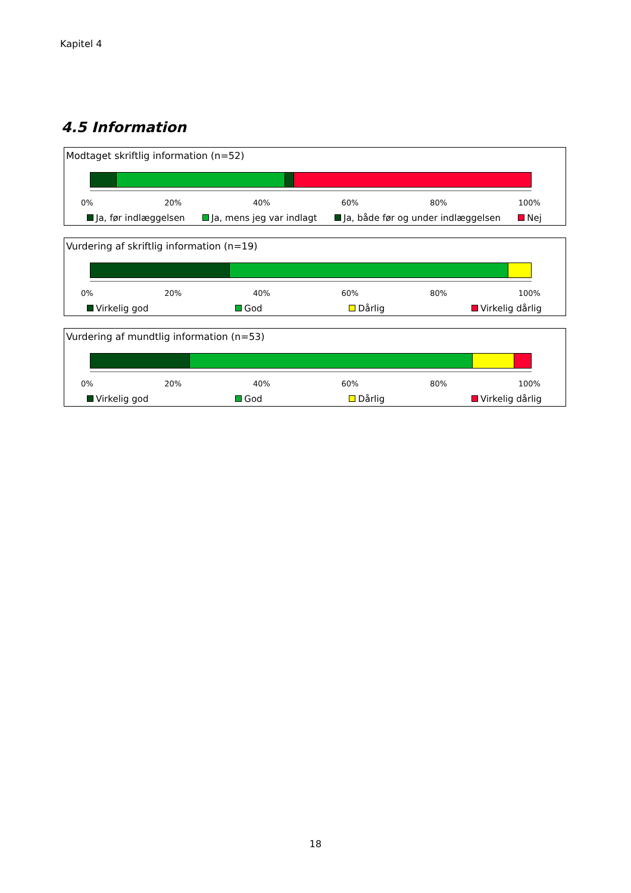Kapitel 4
4.5 Information
Modtaget skriftlig information (n=52)
0% 20% 40% 60% 80% 100%
Ja, før indlæggelsen Ja, mens jeg var indlagt Ja, både før og under indlæggelsen Nej
Vurdering af skriftlig information (n=19)
0% 20% 40% 60% 80% 100%
Virkelig god God Dårlig Virkelig dårlig
Vurdering af mundtlig information (n=53)
0% 20% 40% 60% 80% 100%
Virkelig god God Dårlig Virkelig dårlig
18